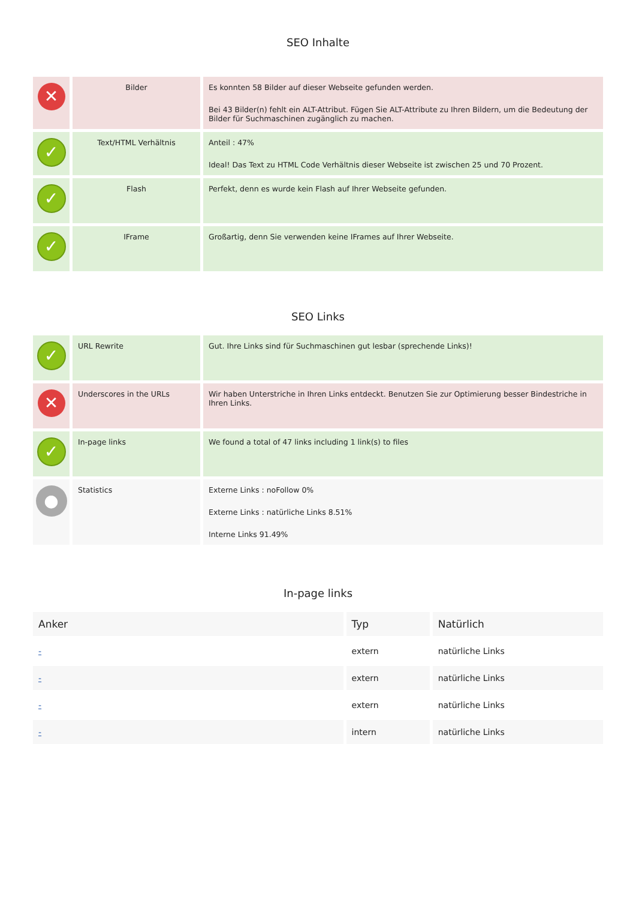SEO Inhalte
| ✕ | Bilder | Es konnten 58 Bilder auf dieser Webseite gefunden werden. Bei 43 Bilder(n) fehlt ein ALT-Attribut. Fügen Sie ALT-Attribute zu Ihren Bildern, um die Bedeutung der Bilder für Suchmaschinen zugänglich zu machen. |
| ✓ | Text/HTML Verhältnis | Anteil : 47% Ideal! Das Text zu HTML Code Verhältnis dieser Webseite ist zwischen 25 und 70 Prozent. |
| ✓ | Flash | Perfekt, denn es wurde kein Flash auf Ihrer Webseite gefunden. |
| ✓ | IFrame | Großartig, denn Sie verwenden keine IFrames auf Ihrer Webseite. |
SEO Links
| ✓ | URL Rewrite | Gut. Ihre Links sind für Suchmaschinen gut lesbar (sprechende Links)! |
| ✕ | Underscores in the URLs | Wir haben Unterstriche in Ihren Links entdeckt. Benutzen Sie zur Optimierung besser Bindestriche in Ihren Links. |
| ✓ | In-page links | We found a total of 47 links including 1 link(s) to files |
| ● | Statistics | Externe Links : noFollow 0% Externe Links : natürliche Links 8.51% Interne Links 91.49% |
In-page links
| Anker | Typ | Natürlich |
| --- | --- | --- |
| - | extern | natürliche Links |
| - | extern | natürliche Links |
| - | extern | natürliche Links |
| - | intern | natürliche Links |